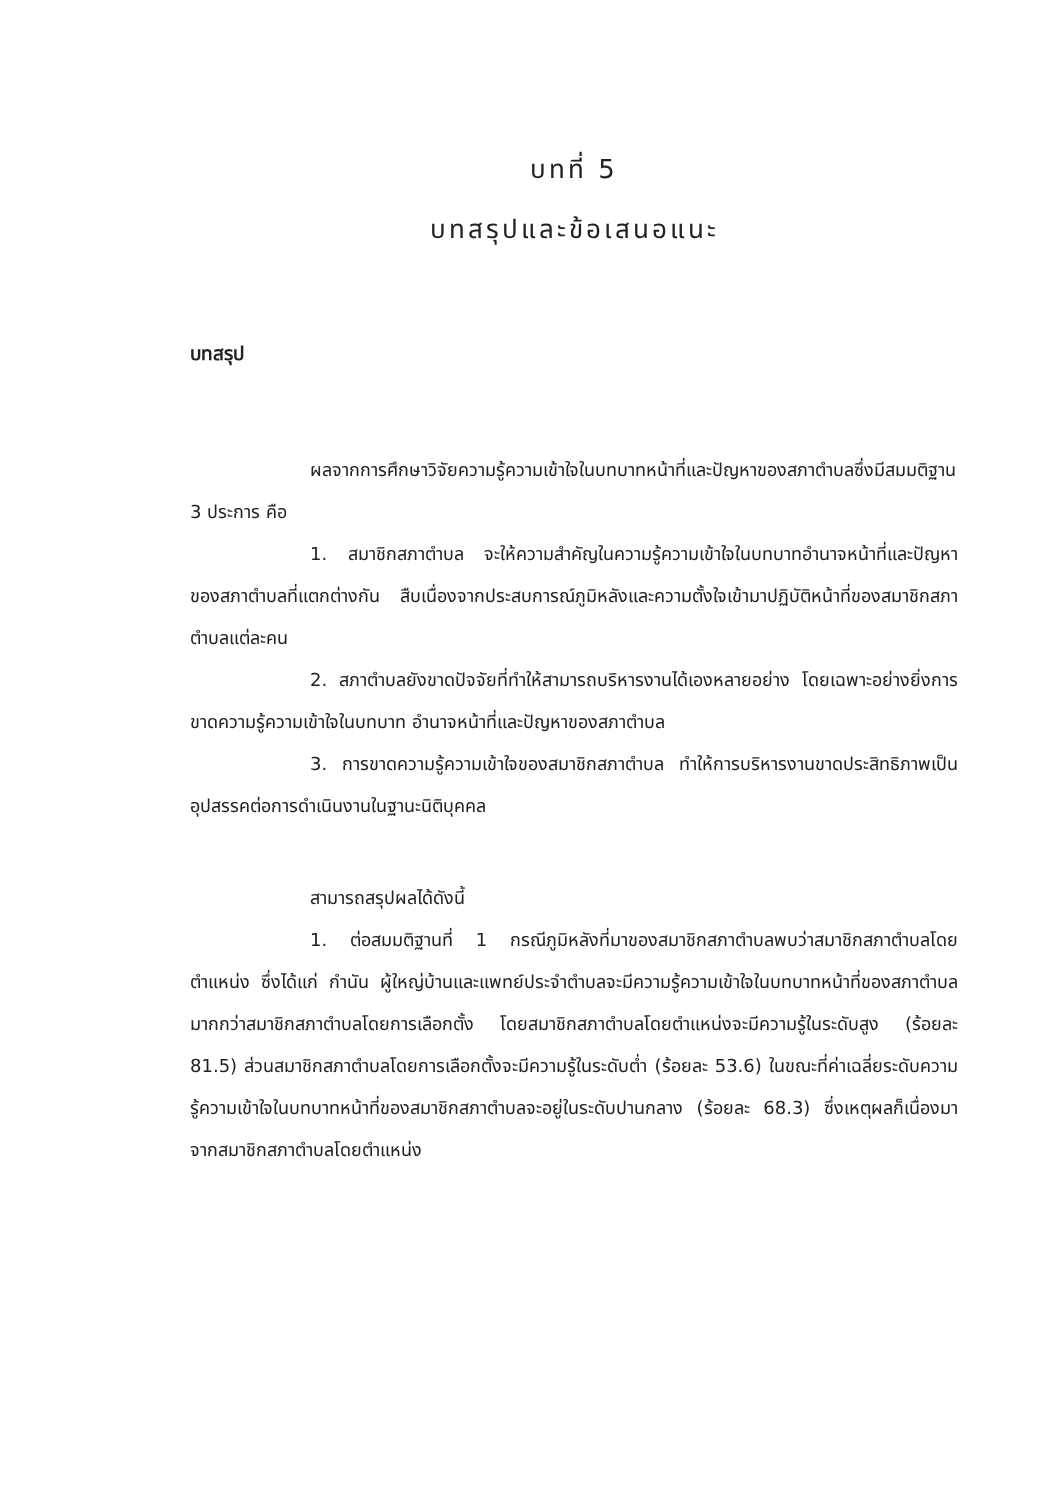บทที่ 5
บทสรุปและข้อเสนอแนะ
บทสรุป
ผลจากการศึกษาวิจัยความรู้ความเข้าใจในบทบาทหน้าที่และปัญหาของสภาตำบลซึ่งมีสมมติฐาน 3 ประการ คือ
1. สมาชิกสภาตำบล จะให้ความสำคัญในความรู้ความเข้าใจในบทบาทอำนาจหน้าที่และปัญหาของสภาตำบลที่แตกต่างกัน สืบเนื่องจากประสบการณ์ภูมิหลังและความตั้งใจเข้ามาปฏิบัติหน้าที่ของสมาชิกสภาตำบลแต่ละคน
2. สภาตำบลยังขาดปัจจัยที่ทำให้สามารถบริหารงานได้เองหลายอย่าง โดยเฉพาะอย่างยิ่งการขาดความรู้ความเข้าใจในบทบาท อำนาจหน้าที่และปัญหาของสภาตำบล
3. การขาดความรู้ความเข้าใจของสมาชิกสภาตำบล ทำให้การบริหารงานขาดประสิทธิภาพเป็นอุปสรรคต่อการดำเนินงานในฐานะนิติบุคคล
สามารถสรุปผลได้ดังนี้
1. ต่อสมมติฐานที่ 1 กรณีภูมิหลังที่มาของสมาชิกสภาตำบลพบว่าสมาชิกสภาตำบลโดยตำแหน่ง ซึ่งได้แก่ กำนัน ผู้ใหญ่บ้านและแพทย์ประจำตำบลจะมีความรู้ความเข้าใจในบทบาทหน้าที่ของสภาตำบลมากกว่าสมาชิกสภาตำบลโดยการเลือกตั้ง โดยสมาชิกสภาตำบลโดยตำแหน่งจะมีความรู้ในระดับสูง (ร้อยละ 81.5) ส่วนสมาชิกสภาตำบลโดยการเลือกตั้งจะมีความรู้ในระดับต่ำ (ร้อยละ 53.6) ในขณะที่ค่าเฉลี่ยระดับความรู้ความเข้าใจในบทบาทหน้าที่ของสมาชิกสภาตำบลจะอยู่ในระดับปานกลาง (ร้อยละ 68.3) ซึ่งเหตุผลก็เนื่องมาจากสมาชิกสภาตำบลโดยตำแหน่ง